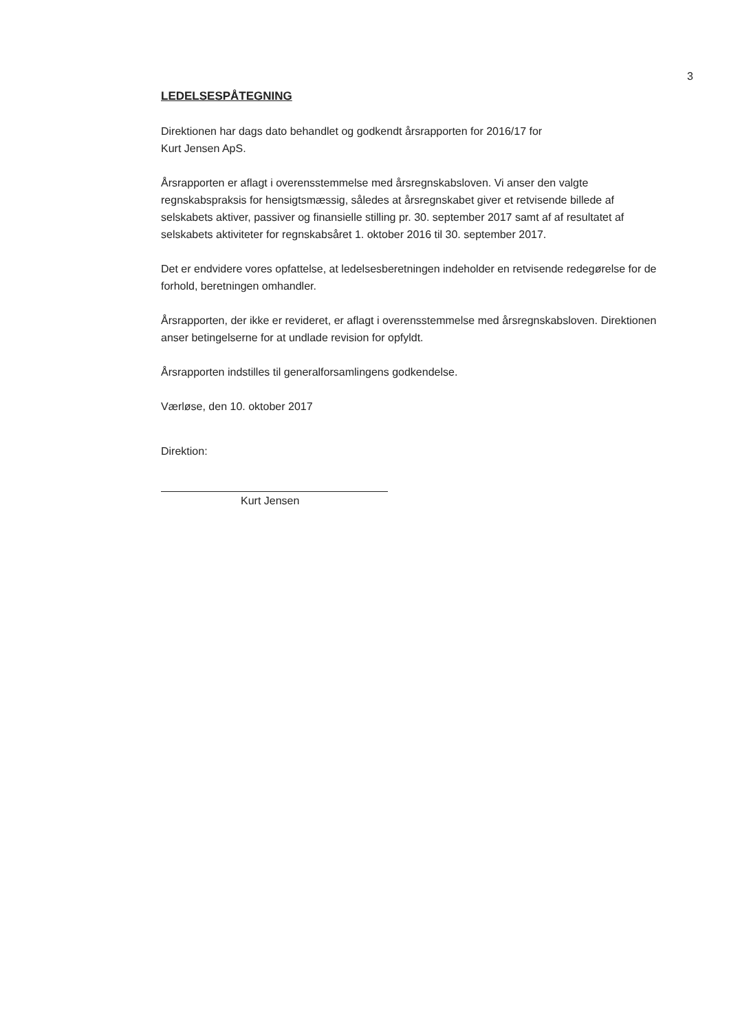3
LEDELSESPÅTEGNING
Direktionen har dags dato behandlet og godkendt årsrapporten for 2016/17 for
Kurt Jensen ApS.
Årsrapporten er aflagt i overensstemmelse med årsregnskabsloven. Vi anser den valgte regnskabspraksis for hensigtsmæssig, således at årsregnskabet giver et retvisende billede af selskabets aktiver, passiver og finansielle stilling pr. 30. september 2017 samt af af resultatet af selskabets aktiviteter for regnskabsåret 1. oktober 2016 til 30. september 2017.
Det er endvidere vores opfattelse, at ledelsesberetningen indeholder en retvisende redegørelse for de forhold, beretningen omhandler.
Årsrapporten, der ikke er revideret, er aflagt i overensstemmelse med årsregnskabsloven. Direktionen anser betingelserne for at undlade revision for opfyldt.
Årsrapporten indstilles til generalforsamlingens godkendelse.
Værløse, den 10. oktober 2017
Direktion:
Kurt Jensen